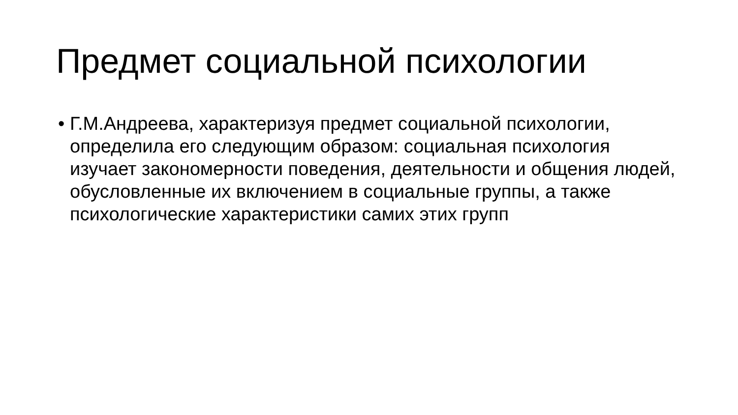Предмет социальной психологии
• Г.М.Андреева, характеризуя предмет социальной психологии, определила его следующим образом: социальная психология изучает закономерности поведения, деятельности и общения людей, обусловленные их включением в социальные группы, а также психологические характеристики самих этих групп